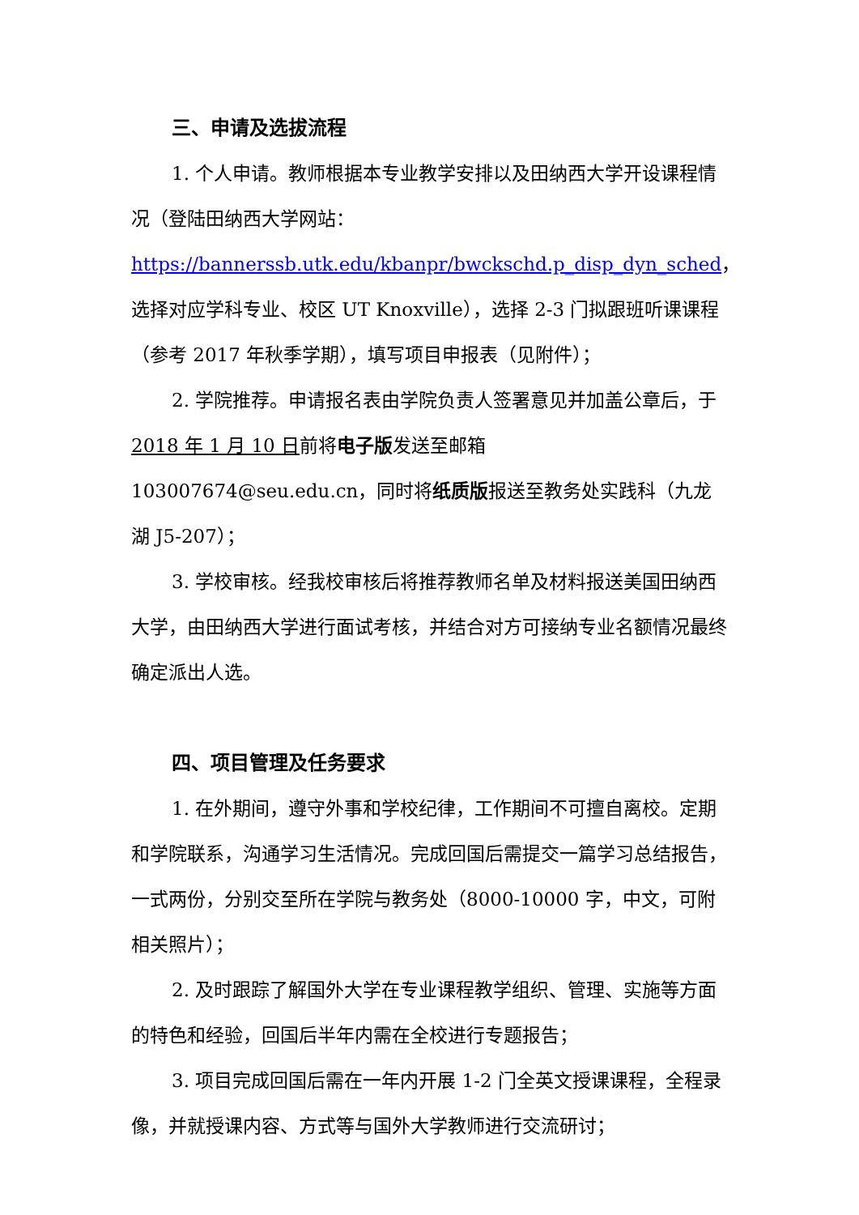三、申请及选拔流程
1. 个人申请。教师根据本专业教学安排以及田纳西大学开设课程情况（登陆田纳西大学网站：https://bannerssb.utk.edu/kbanpr/bwckschd.p_disp_dyn_sched，选择对应学科专业、校区 UT Knoxville），选择 2-3 门拟跟班听课课程（参考 2017 年秋季学期），填写项目申报表（见附件）；
2. 学院推荐。申请报名表由学院负责人签署意见并加盖公章后，于 2018 年 1 月 10 日前将电子版发送至邮箱 103007674@seu.edu.cn，同时将纸质版报送至教务处实践科（九龙湖 J5-207）；
3. 学校审核。经我校审核后将推荐教师名单及材料报送美国田纳西大学，由田纳西大学进行面试考核，并结合对方可接纳专业名额情况最终确定派出人选。
四、项目管理及任务要求
1. 在外期间，遵守外事和学校纪律，工作期间不可擅自离校。定期和学院联系，沟通学习生活情况。完成回国后需提交一篇学习总结报告，一式两份，分别交至所在学院与教务处（8000-10000 字，中文，可附相关照片）；
2. 及时跟踪了解国外大学在专业课程教学组织、管理、实施等方面的特色和经验，回国后半年内需在全校进行专题报告；
3. 项目完成回国后需在一年内开展 1-2 门全英文授课课程，全程录像，并就授课内容、方式等与国外大学教师进行交流研讨；